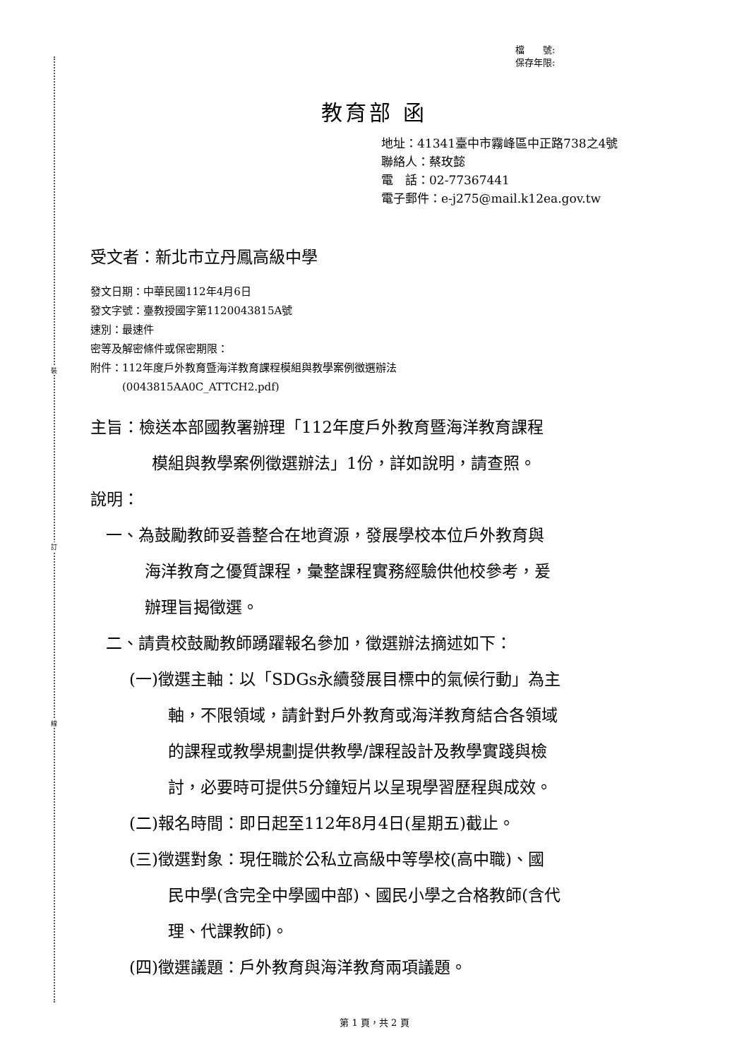裝
訂
線
檔　　號:
保存年限:
教育部 函
地址：41341臺中市霧峰區中正路738之4號
聯絡人：蔡玫懿
電　話：02-77367441
電子郵件：e-j275@mail.k12ea.gov.tw
受文者：新北市立丹鳳高級中學
發文日期：中華民國112年4月6日
發文字號：臺教授國字第1120043815A號
速別：最速件
密等及解密條件或保密期限：
附件：112年度戶外教育暨海洋教育課程模組與教學案例徵選辦法
　　　(0043815AA0C_ATTCH2.pdf)
主旨：檢送本部國教署辦理「112年度戶外教育暨海洋教育課程
模組與教學案例徵選辦法」1份，詳如說明，請查照。
說明：
一、為鼓勵教師妥善整合在地資源，發展學校本位戶外教育與
海洋教育之優質課程，彙整課程實務經驗供他校參考，爰
辦理旨揭徵選。
二、請貴校鼓勵教師踴躍報名參加，徵選辦法摘述如下：
(一)徵選主軸：以「SDGs永續發展目標中的氣候行動」為主
軸，不限領域，請針對戶外教育或海洋教育結合各領域
的課程或教學規劃提供教學/課程設計及教學實踐與檢
討，必要時可提供5分鐘短片以呈現學習歷程與成效。
(二)報名時間：即日起至112年8月4日(星期五)截止。
(三)徵選對象：現任職於公私立高級中等學校(高中職)、國
民中學(含完全中學國中部)、國民小學之合格教師(含代
理、代課教師)。
(四)徵選議題：戶外教育與海洋教育兩項議題。
第 1 頁，共 2 頁